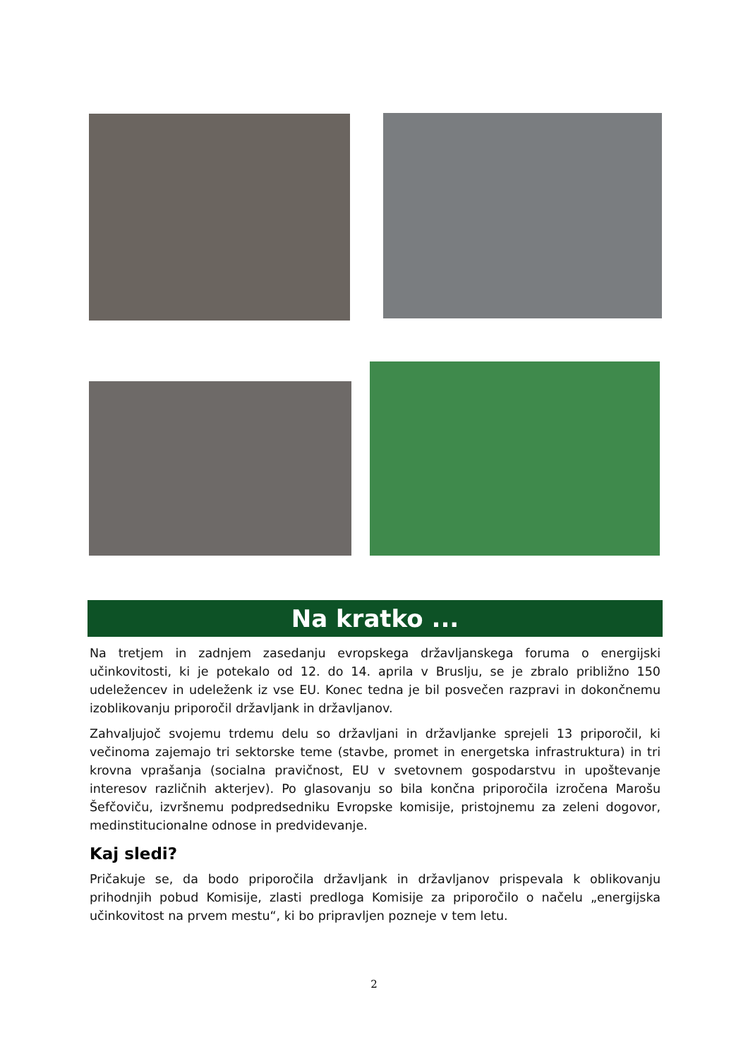Na kratko ...
Na tretjem in zadnjem zasedanju evropskega državljanskega foruma o energijski učinkovitosti, ki je potekalo od 12. do 14. aprila v Bruslju, se je zbralo približno 150 udeležencev in udeleženk iz vse EU. Konec tedna je bil posvečen razpravi in dokončnemu izoblikovanju priporočil državljank in državljanov.
Zahvaljujoč svojemu trdemu delu so državljani in državljanke sprejeli 13 priporočil, ki večinoma zajemajo tri sektorske teme (stavbe, promet in energetska infrastruktura) in tri krovna vprašanja (socialna pravičnost, EU v svetovnem gospodarstvu in upoštevanje interesov različnih akterjev). Po glasovanju so bila končna priporočila izročena Marošu Šefčoviču, izvršnemu podpredsedniku Evropske komisije, pristojnemu za zeleni dogovor, medinstitucionalne odnose in predvidevanje.
Kaj sledi?
Pričakuje se, da bodo priporočila državljank in državljanov prispevala k oblikovanju prihodnjih pobud Komisije, zlasti predloga Komisije za priporočilo o načelu „energijska učinkovitost na prvem mestu“, ki bo pripravljen pozneje v tem letu.
2